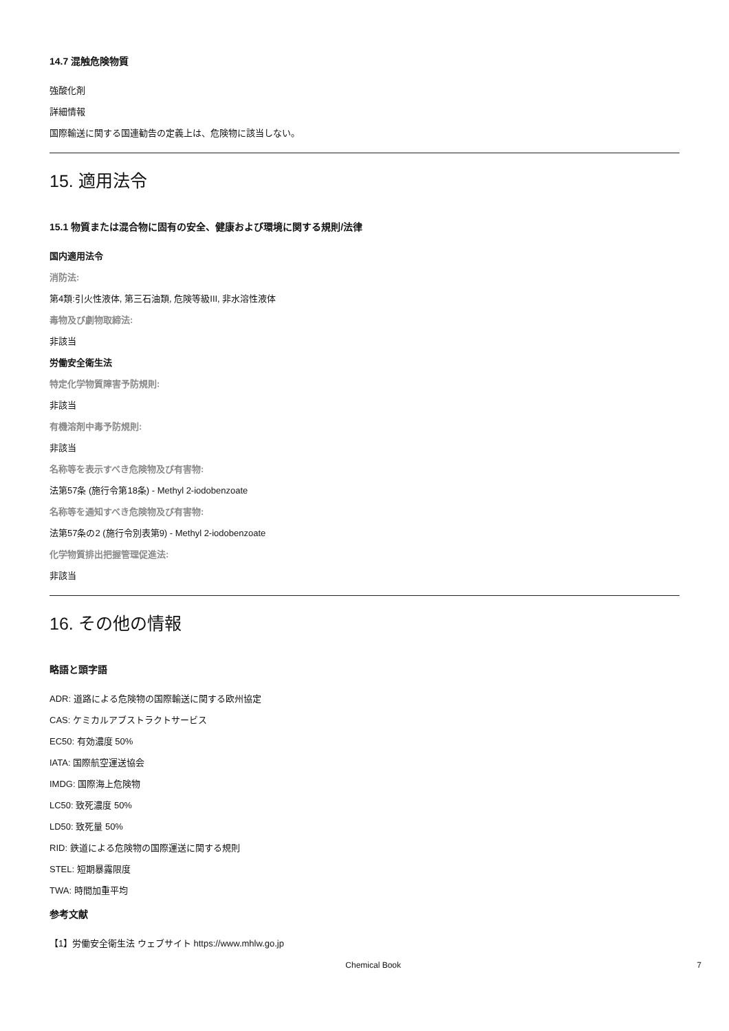14.7 混触危険物質
強酸化剤
詳細情報
国際輸送に関する国連勧告の定義上は、危険物に該当しない。
15. 適用法令
15.1 物質または混合物に固有の安全、健康および環境に関する規則/法律
国内適用法令
消防法:
第4類:引火性液体, 第三石油類, 危険等級III, 非水溶性液体
毒物及び劇物取締法:
非該当
労働安全衛生法
特定化学物質障害予防規則:
非該当
有機溶剤中毒予防規則:
非該当
名称等を表示すべき危険物及び有害物:
法第57条 (施行令第18条) - Methyl 2-iodobenzoate
名称等を通知すべき危険物及び有害物:
法第57条の2 (施行令別表第9) - Methyl 2-iodobenzoate
化学物質排出把握管理促進法:
非該当
16. その他の情報
略語と頭字語
ADR: 道路による危険物の国際輸送に関する欧州協定
CAS: ケミカルアブストラクトサービス
EC50: 有効濃度 50%
IATA: 国際航空運送協会
IMDG: 国際海上危険物
LC50: 致死濃度 50%
LD50: 致死量 50%
RID: 鉄道による危険物の国際運送に関する規則
STEL: 短期暴露限度
TWA: 時間加重平均
参考文献
【1】労働安全衛生法 ウェブサイト https://www.mhlw.go.jp
Chemical Book 7